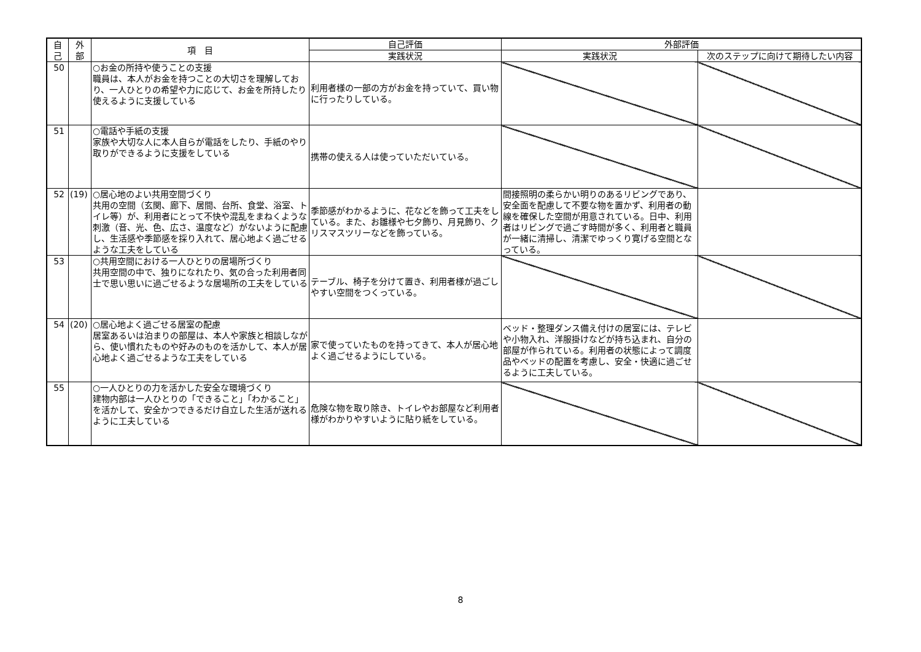| 自 己 | 外 部 | 項 目 | 自己評価 | 外部評価 | |
| --- | --- | --- | --- | --- | --- |
| | | | 実践状況 | 実践状況 | 次のステップに向けて期待したい内容 |
| 50 | | ○お金の所持や使うことの支援 職員は、本人がお金を持つことの大切さを理解しており、一人ひとりの希望や力に応じて、お金を所持したり使えるように支援している | 利用者様の一部の方がお金を持っていて、買い物に行ったりしている。 | | |
| 51 | | ○電話や手紙の支援 家族や大切な人に本人自らが電話をしたり、手紙のやり取りができるように支援をしている | 携帯の使える人は使っていただいている。 | | |
| 52 | (19) | ○居心地のよい共用空間づくり 共用の空間（玄関、廊下、居間、台所、食堂、浴室、トイレ等）が、利用者にとって不快や混乱をまねくような刺激（音、光、色、広さ、温度など）がないように配慮し、生活感や季節感を採り入れて、居心地よく過ごせるような工夫をしている | 季節感がわかるように、花などを飾って工夫をしている。また、お雛様や七夕飾り、月見飾り、クリスマスツリーなどを飾っている。 | 間接照明の柔らかい明りのあるリビングであり、安全面を配慮して不要な物を置かず、利用者の動線を確保した空間が用意されている。日中、利用者はリビングで過ごす時間が多く、利用者と職員が一緒に清掃し、清潔でゆっくり寛げる空間となっている。 | |
| 53 | | ○共用空間における一人ひとりの居場所づくり 共用空間の中で、独りになれたり、気の合った利用者同士で思い思いに過ごせるような居場所の工夫をしている | テーブル、椅子を分けて置き、利用者様が過ごしやすい空間をつくっている。 | | |
| 54 | (20) | ○居心地よく過ごせる居室の配慮 居室あるいは泊まりの部屋は、本人や家族と相談しながら、使い慣れたものや好みのものを活かして、本人が居心地よく過ごせるような工夫をしている | 家で使っていたものを持ってきて、本人が居心地よく過ごせるようにしている。 | ベッド・整理ダンス備え付けの居室には、テレビや小物入れ、洋服掛けなどが持ち込まれ、自分の部屋が作られている。利用者の状態によって調度品やベッドの配置を考慮し、安全・快適に過ごせるように工夫している。 | |
| 55 | | ○一人ひとりの力を活かした安全な環境づくり 建物内部は一人ひとりの「できること」「わかること」を活かして、安全かつできるだけ自立した生活が送れるように工夫している | 危険な物を取り除き、トイレやお部屋など利用者様がわかりやすいように貼り紙をしている。 | | |
8